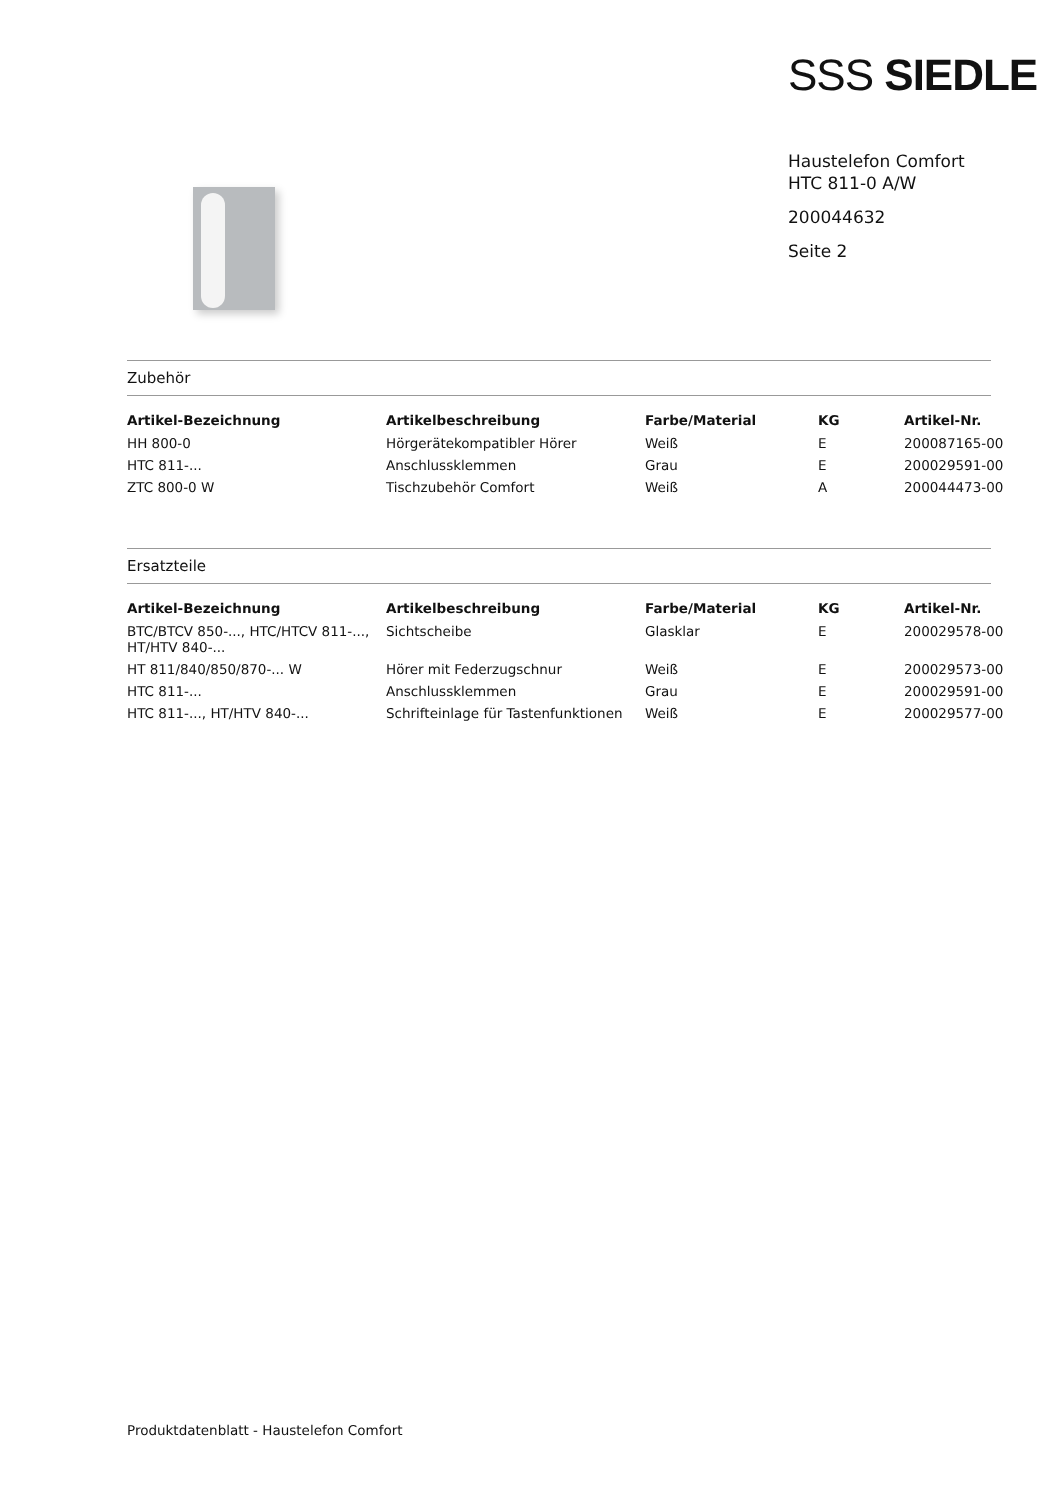SSS SIEDLE
Haustelefon Comfort
HTC 811-0 A/W
200044632
Seite 2
Zubehör
| Artikel-Bezeichnung | Artikelbeschreibung | Farbe/Material | KG | Artikel-Nr. |
| --- | --- | --- | --- | --- |
| HH 800-0 | Hörgerätekompatibler Hörer | Weiß | E | 200087165-00 |
| HTC 811-... | Anschlussklemmen | Grau | E | 200029591-00 |
| ZTC 800-0 W | Tischzubehör Comfort | Weiß | A | 200044473-00 |
Ersatzteile
| Artikel-Bezeichnung | Artikelbeschreibung | Farbe/Material | KG | Artikel-Nr. |
| --- | --- | --- | --- | --- |
| BTC/BTCV 850-..., HTC/HTCV 811-..., HT/HTV 840-... | Sichtscheibe | Glasklar | E | 200029578-00 |
| HT 811/840/850/870-... W | Hörer mit Federzugschnur | Weiß | E | 200029573-00 |
| HTC 811-... | Anschlussklemmen | Grau | E | 200029591-00 |
| HTC 811-..., HT/HTV 840-... | Schrifteinlage für Tastenfunktionen | Weiß | E | 200029577-00 |
Produktdatenblatt - Haustelefon Comfort